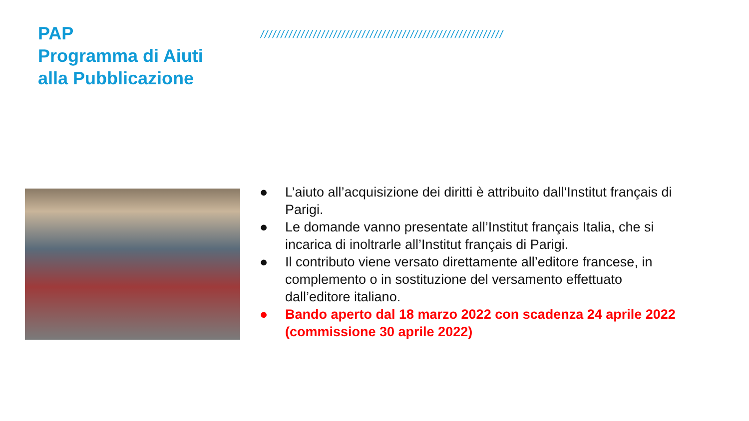PAP
Programma di Aiuti
alla Pubblicazione
////////////////////////////////////////////////////////////
● L’aiuto all’acquisizione dei diritti è attribuito dall’Institut français di Parigi.
● Le domande vanno presentate all’Institut français Italia, che si incarica di inoltrarle all’Institut français di Parigi.
● Il contributo viene versato direttamente all’editore francese, in complemento o in sostituzione del versamento effettuato dall’editore italiano.
● Bando aperto dal 18 marzo 2022 con scadenza 24 aprile 2022 (commissione 30 aprile 2022)